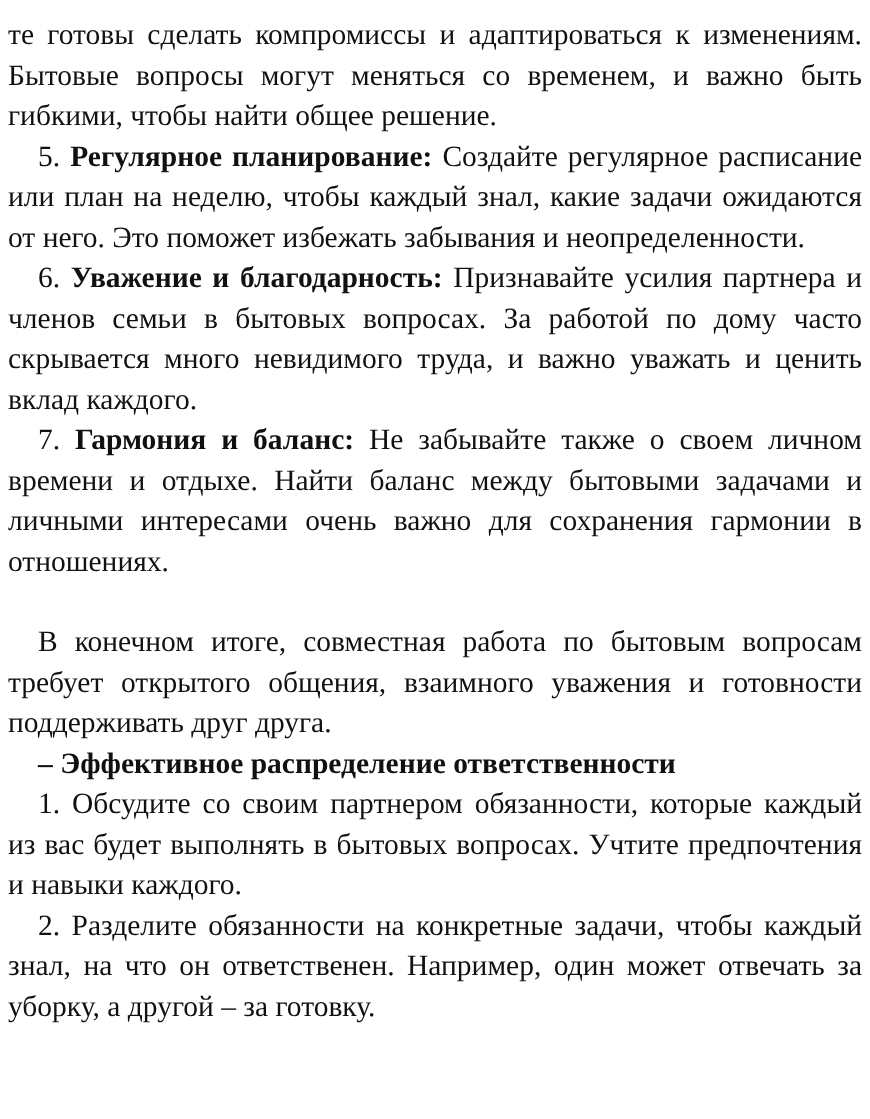те готовы сделать компромиссы и адаптироваться к изменениям. Бытовые вопросы могут меняться со временем, и важно быть гибкими, чтобы найти общее решение.
5. Регулярное планирование: Создайте регулярное расписание или план на неделю, чтобы каждый знал, какие задачи ожидаются от него. Это поможет избежать забывания и неопределенности.
6. Уважение и благодарность: Признавайте усилия партнера и членов семьи в бытовых вопросах. За работой по дому часто скрывается много невидимого труда, и важно уважать и ценить вклад каждого.
7. Гармония и баланс: Не забывайте также о своем личном времени и отдыхе. Найти баланс между бытовыми задачами и личными интересами очень важно для сохранения гармонии в отношениях.
В конечном итоге, совместная работа по бытовым вопросам требует открытого общения, взаимного уважения и готовности поддерживать друг друга.
– Эффективное распределение ответственности
1. Обсудите со своим партнером обязанности, которые каждый из вас будет выполнять в бытовых вопросах. Учтите предпочтения и навыки каждого.
2. Разделите обязанности на конкретные задачи, чтобы каждый знал, на что он ответственен. Например, один может отвечать за уборку, а другой – за готовку.